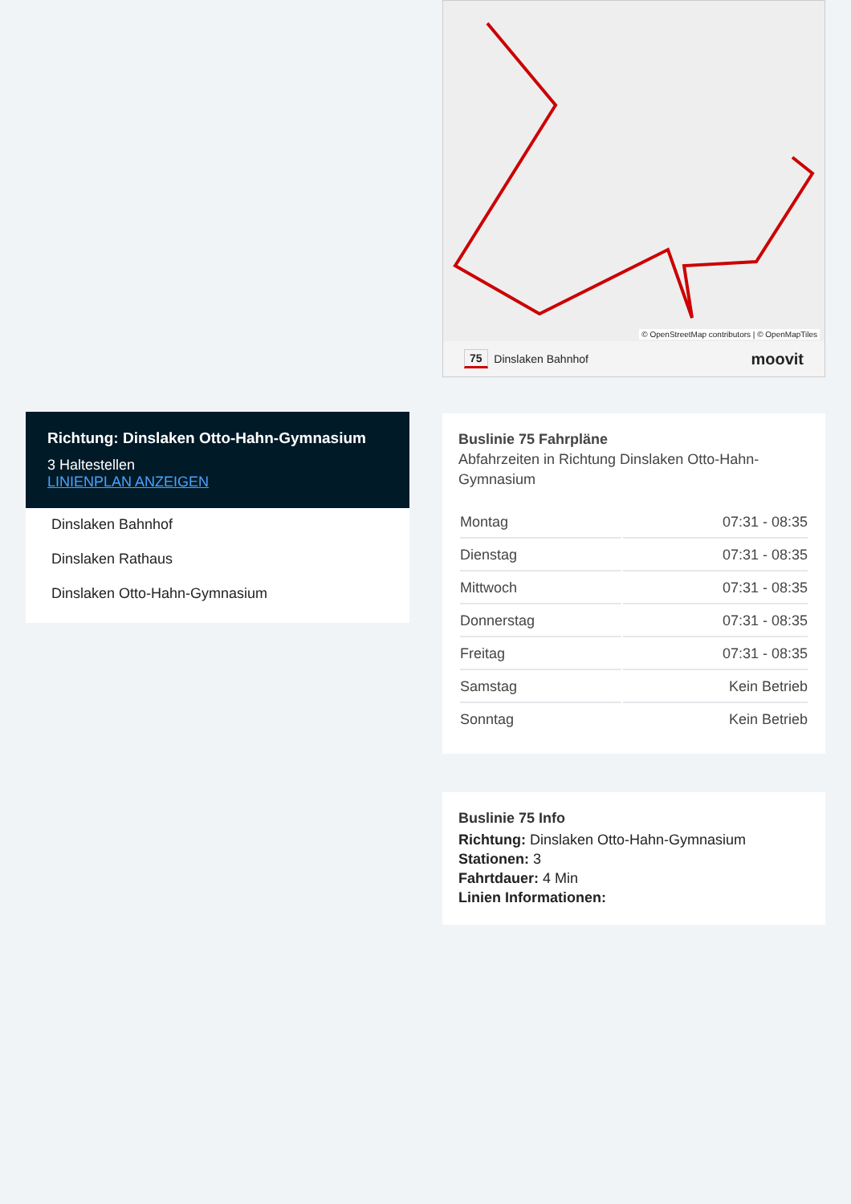Richtung: Dinslaken Otto-Hahn-Gymnasium
3 Haltestellen
LINIENPLAN ANZEIGEN
Dinslaken Bahnhof
Dinslaken Rathaus
Dinslaken Otto-Hahn-Gymnasium
© OpenStreetMap contributors | © OpenMapTiles
75 Dinslaken Bahnhof moovit
Buslinie 75 Fahrpläne
Abfahrzeiten in Richtung Dinslaken Otto-Hahn-Gymnasium
| Montag | 07:31 - 08:35 |
| Dienstag | 07:31 - 08:35 |
| Mittwoch | 07:31 - 08:35 |
| Donnerstag | 07:31 - 08:35 |
| Freitag | 07:31 - 08:35 |
| Samstag | Kein Betrieb |
| Sonntag | Kein Betrieb |
Buslinie 75 Info
Richtung: Dinslaken Otto-Hahn-Gymnasium
Stationen: 3
Fahrtdauer: 4 Min
Linien Informationen: